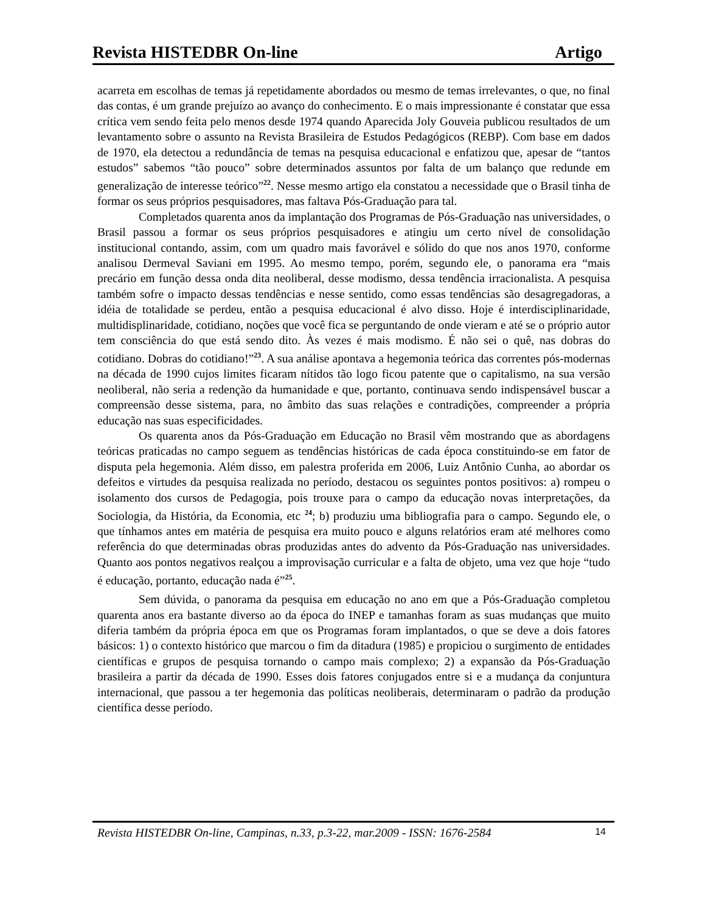Revista HISTEDBR On-line Artigo
acarreta em escolhas de temas já repetidamente abordados ou mesmo de temas irrelevantes, o que, no final das contas, é um grande prejuízo ao avanço do conhecimento. E o mais impressionante é constatar que essa crítica vem sendo feita pelo menos desde 1974 quando Aparecida Joly Gouveia publicou resultados de um levantamento sobre o assunto na Revista Brasileira de Estudos Pedagógicos (REBP). Com base em dados de 1970, ela detectou a redundância de temas na pesquisa educacional e enfatizou que, apesar de “tantos estudos” sabemos “tão pouco” sobre determinados assuntos por falta de um balanço que redunde em generalização de interesse teórico”<sup>22</sup>. Nesse mesmo artigo ela constatou a necessidade que o Brasil tinha de formar os seus próprios pesquisadores, mas faltava Pós-Graduação para tal.
Completados quarenta anos da implantação dos Programas de Pós-Graduação nas universidades, o Brasil passou a formar os seus próprios pesquisadores e atingiu um certo nível de consolidação institucional contando, assim, com um quadro mais favorável e sólido do que nos anos 1970, conforme analisou Dermeval Saviani em 1995. Ao mesmo tempo, porém, segundo ele, o panorama era “mais precário em função dessa onda dita neoliberal, desse modismo, dessa tendência irracionalista. A pesquisa também sofre o impacto dessas tendências e nesse sentido, como essas tendências são desagregadoras, a idéia de totalidade se perdeu, então a pesquisa educacional é alvo disso. Hoje é interdisciplinaridade, multidisplinaridade, cotidiano, noções que você fica se perguntando de onde vieram e até se o próprio autor tem consciência do que está sendo dito. Às vezes é mais modismo. É não sei o quê, nas dobras do cotidiano. Dobras do cotidiano!”<sup>23</sup>. A sua análise apontava a hegemonia teórica das correntes pós-modernas na década de 1990 cujos limites ficaram nítidos tão logo ficou patente que o capitalismo, na sua versão neoliberal, não seria a redenção da humanidade e que, portanto, continuava sendo indispensável buscar a compreensão desse sistema, para, no âmbito das suas relações e contradições, compreender a própria educação nas suas especificidades.
Os quarenta anos da Pós-Graduação em Educação no Brasil vêm mostrando que as abordagens teóricas praticadas no campo seguem as tendências históricas de cada época constituindo-se em fator de disputa pela hegemonia. Além disso, em palestra proferida em 2006, Luiz Antônio Cunha, ao abordar os defeitos e virtudes da pesquisa realizada no período, destacou os seguintes pontos positivos: a) rompeu o isolamento dos cursos de Pedagogia, pois trouxe para o campo da educação novas interpretações, da Sociologia, da História, da Economia, etc <sup>24</sup>; b) produziu uma bibliografia para o campo. Segundo ele, o que tínhamos antes em matéria de pesquisa era muito pouco e alguns relatórios eram até melhores como referência do que determinadas obras produzidas antes do advento da Pós-Graduação nas universidades. Quanto aos pontos negativos realçou a improvisação curricular e a falta de objeto, uma vez que hoje “tudo é educação, portanto, educação nada é”<sup>25</sup>.
Sem dúvida, o panorama da pesquisa em educação no ano em que a Pós-Graduação completou quarenta anos era bastante diverso ao da época do INEP e tamanhas foram as suas mudanças que muito diferia também da própria época em que os Programas foram implantados, o que se deve a dois fatores básicos: 1) o contexto histórico que marcou o fim da ditadura (1985) e propiciou o surgimento de entidades científicas e grupos de pesquisa tornando o campo mais complexo; 2) a expansão da Pós-Graduação brasileira a partir da década de 1990. Esses dois fatores conjugados entre si e a mudança da conjuntura internacional, que passou a ter hegemonia das políticas neoliberais, determinaram o padrão da produção científica desse período.
Revista HISTEDBR On-line, Campinas, n.33, p.3-22, mar.2009 - ISSN: 1676-2584 14